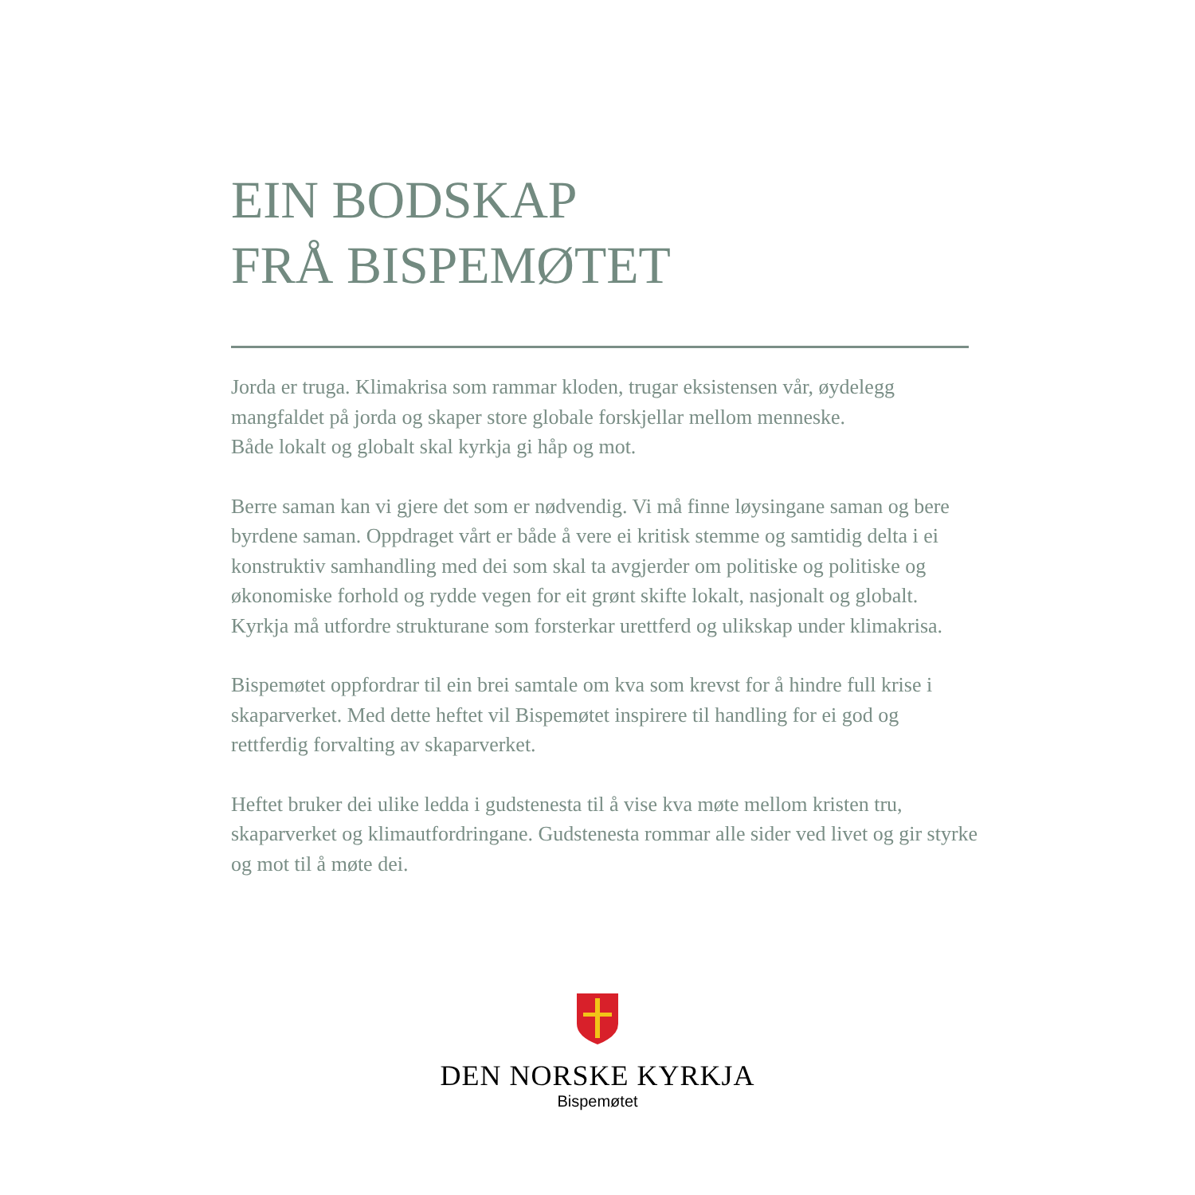EIN BODSKAP
FRÅ BISPEMØTET
Jorda er truga. Klimakrisa som rammar kloden, trugar eksistensen vår, øydelegg mangfaldet på jorda og skaper store globale forskjellar mellom menneske.
Både lokalt og globalt skal kyrkja gi håp og mot.
Berre saman kan vi gjere det som er nødvendig. Vi må finne løysingane saman og bere byrdene saman. Oppdraget vårt er både å vere ei kritisk stemme og samtidig delta i ei konstruktiv samhandling med dei som skal ta avgjerder om politiske og politiske og økonomiske forhold og rydde vegen for eit grønt skifte lokalt, nasjonalt og globalt. Kyrkja må utfordre strukturane som forsterkar urettferd og ulikskap under klimakrisa.
Bispemøtet oppfordrar til ein brei samtale om kva som krevst for å hindre full krise i skaparverket. Med dette heftet vil Bispemøtet inspirere til handling for ei god og rettferdig forvalting av skaparverket.
Heftet bruker dei ulike ledda i gudstenesta til å vise kva møte mellom kristen tru, skaparverket og klimautfordringane. Gudstenesta rommar alle sider ved livet og gir styrke og mot til å møte dei.
DEN NORSKE KYRKJA
Bispemøtet